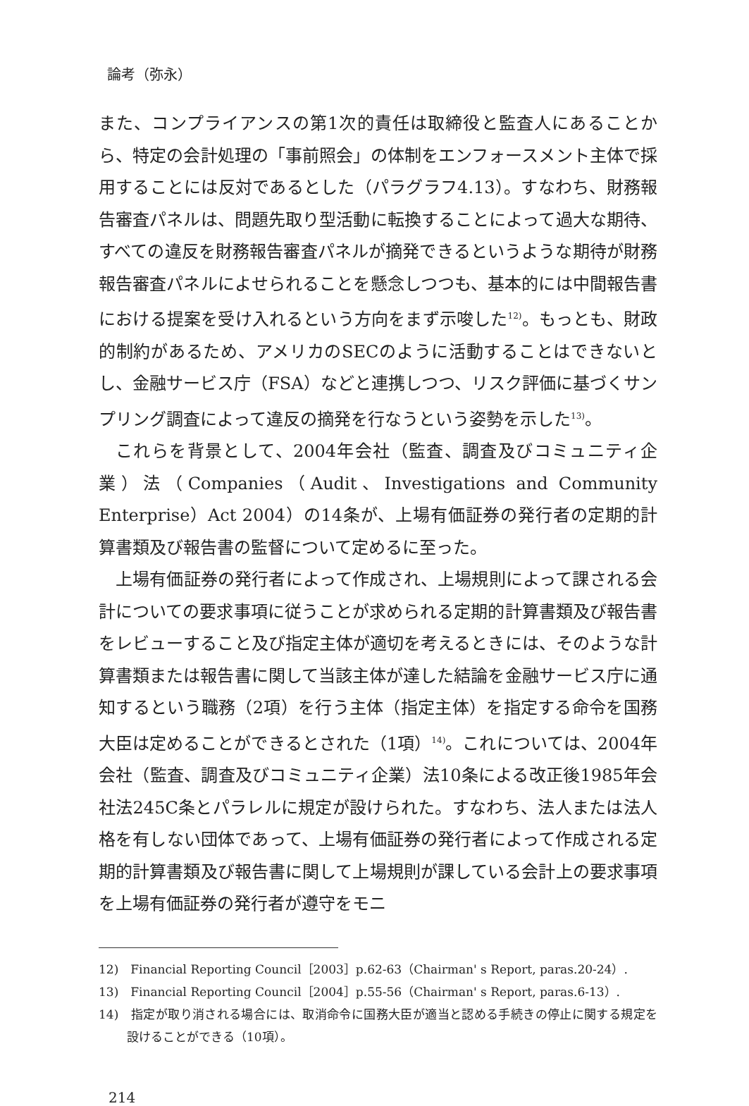論考（弥永）
また、コンプライアンスの第1次的責任は取締役と監査人にあることから、特定の会計処理の「事前照会」の体制をエンフォースメント主体で採用することには反対であるとした（パラグラフ4.13）。すなわち、財務報告審査パネルは、問題先取り型活動に転換することによって過大な期待、すべての違反を財務報告審査パネルが摘発できるというような期待が財務報告審査パネルによせられることを懸念しつつも、基本的には中間報告書における提案を受け入れるという方向をまず示唆した<sup>12)</sup>。もっとも、財政的制約があるため、アメリカのSECのように活動することはできないとし、金融サービス庁（FSA）などと連携しつつ、リスク評価に基づくサンプリング調査によって違反の摘発を行なうという姿勢を示した<sup>13)</sup>。
これらを背景として、2004年会社（監査、調査及びコミュニティ企業）法（Companies（Audit、Investigations and Community Enterprise）Act 2004）の14条が、上場有価証券の発行者の定期的計算書類及び報告書の監督について定めるに至った。
上場有価証券の発行者によって作成され、上場規則によって課される会計についての要求事項に従うことが求められる定期的計算書類及び報告書をレビューすること及び指定主体が適切を考えるときには、そのような計算書類または報告書に関して当該主体が達した結論を金融サービス庁に通知するという職務（2項）を行う主体（指定主体）を指定する命令を国務大臣は定めることができるとされた（1項）<sup>14)</sup>。これについては、2004年会社（監査、調査及びコミュニティ企業）法10条による改正後1985年会社法245C条とパラレルに規定が設けられた。すなわち、法人または法人格を有しない団体であって、上場有価証券の発行者によって作成される定期的計算書類及び報告書に関して上場規則が課している会計上の要求事項を上場有価証券の発行者が遵守をモニ
12)　Financial Reporting Council［2003］p.62-63（Chairman' s Report, paras.20-24）.
13)　Financial Reporting Council［2004］p.55-56（Chairman' s Report, paras.6-13）.
14)　指定が取り消される場合には、取消命令に国務大臣が適当と認める手続きの停止に関する規定を設けることができる（10項）。
214